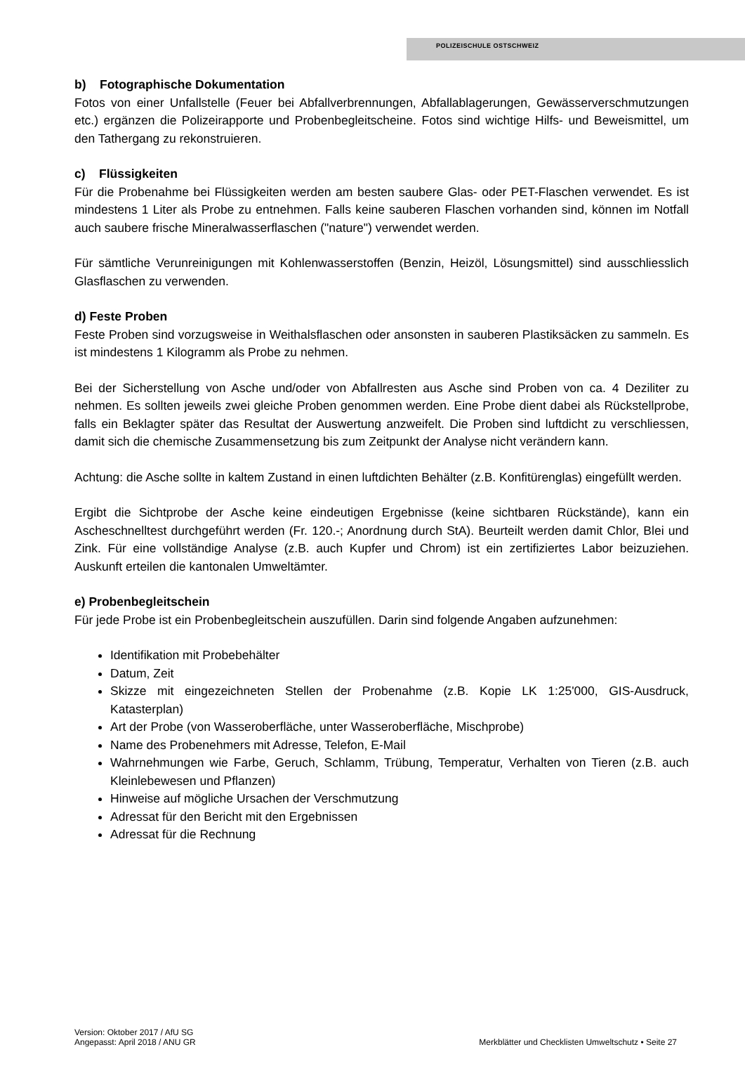POLIZEISCHULE OSTSCHWEIZ
b) Fotographische Dokumentation
Fotos von einer Unfallstelle (Feuer bei Abfallverbrennungen, Abfallablagerungen, Gewässerverschmutzungen etc.) ergänzen die Polizeirapporte und Probenbegleitscheine. Fotos sind wichtige Hilfs- und Beweismittel, um den Tathergang zu rekonstruieren.
c) Flüssigkeiten
Für die Probenahme bei Flüssigkeiten werden am besten saubere Glas- oder PET-Flaschen verwendet. Es ist mindestens 1 Liter als Probe zu entnehmen. Falls keine sauberen Flaschen vorhanden sind, können im Notfall auch saubere frische Mineralwasserflaschen ("nature") verwendet werden.
Für sämtliche Verunreinigungen mit Kohlenwasserstoffen (Benzin, Heizöl, Lösungsmittel) sind ausschliesslich Glasflaschen zu verwenden.
d) Feste Proben
Feste Proben sind vorzugsweise in Weithalsflaschen oder ansonsten in sauberen Plastiksäcken zu sammeln. Es ist mindestens 1 Kilogramm als Probe zu nehmen.
Bei der Sicherstellung von Asche und/oder von Abfallresten aus Asche sind Proben von ca. 4 Deziliter zu nehmen. Es sollten jeweils zwei gleiche Proben genommen werden. Eine Probe dient dabei als Rückstellprobe, falls ein Beklagter später das Resultat der Auswertung anzweifelt. Die Proben sind luftdicht zu verschliessen, damit sich die chemische Zusammensetzung bis zum Zeitpunkt der Analyse nicht verändern kann.
Achtung: die Asche sollte in kaltem Zustand in einen luftdichten Behälter (z.B. Konfitürenglas) eingefüllt werden.
Ergibt die Sichtprobe der Asche keine eindeutigen Ergebnisse (keine sichtbaren Rückstände), kann ein Ascheschnelltest durchgeführt werden (Fr. 120.-; Anordnung durch StA). Beurteilt werden damit Chlor, Blei und Zink. Für eine vollständige Analyse (z.B. auch Kupfer und Chrom) ist ein zertifiziertes Labor beizuziehen. Auskunft erteilen die kantonalen Umweltämter.
e) Probenbegleitschein
Für jede Probe ist ein Probenbegleitschein auszufüllen. Darin sind folgende Angaben aufzunehmen:
Identifikation mit Probebehälter
Datum, Zeit
Skizze mit eingezeichneten Stellen der Probenahme (z.B. Kopie LK 1:25'000, GIS-Ausdruck, Katasterplan)
Art der Probe (von Wasseroberfläche, unter Wasseroberfläche, Mischprobe)
Name des Probenehmers mit Adresse, Telefon, E-Mail
Wahrnehmungen wie Farbe, Geruch, Schlamm, Trübung, Temperatur, Verhalten von Tieren (z.B. auch Kleinlebewesen und Pflanzen)
Hinweise auf mögliche Ursachen der Verschmutzung
Adressat für den Bericht mit den Ergebnissen
Adressat für die Rechnung
Version: Oktober 2017 / AfU SG
Angepasst: April 2018 / ANU GR
Merkblätter und Checklisten Umweltschutz • Seite 27